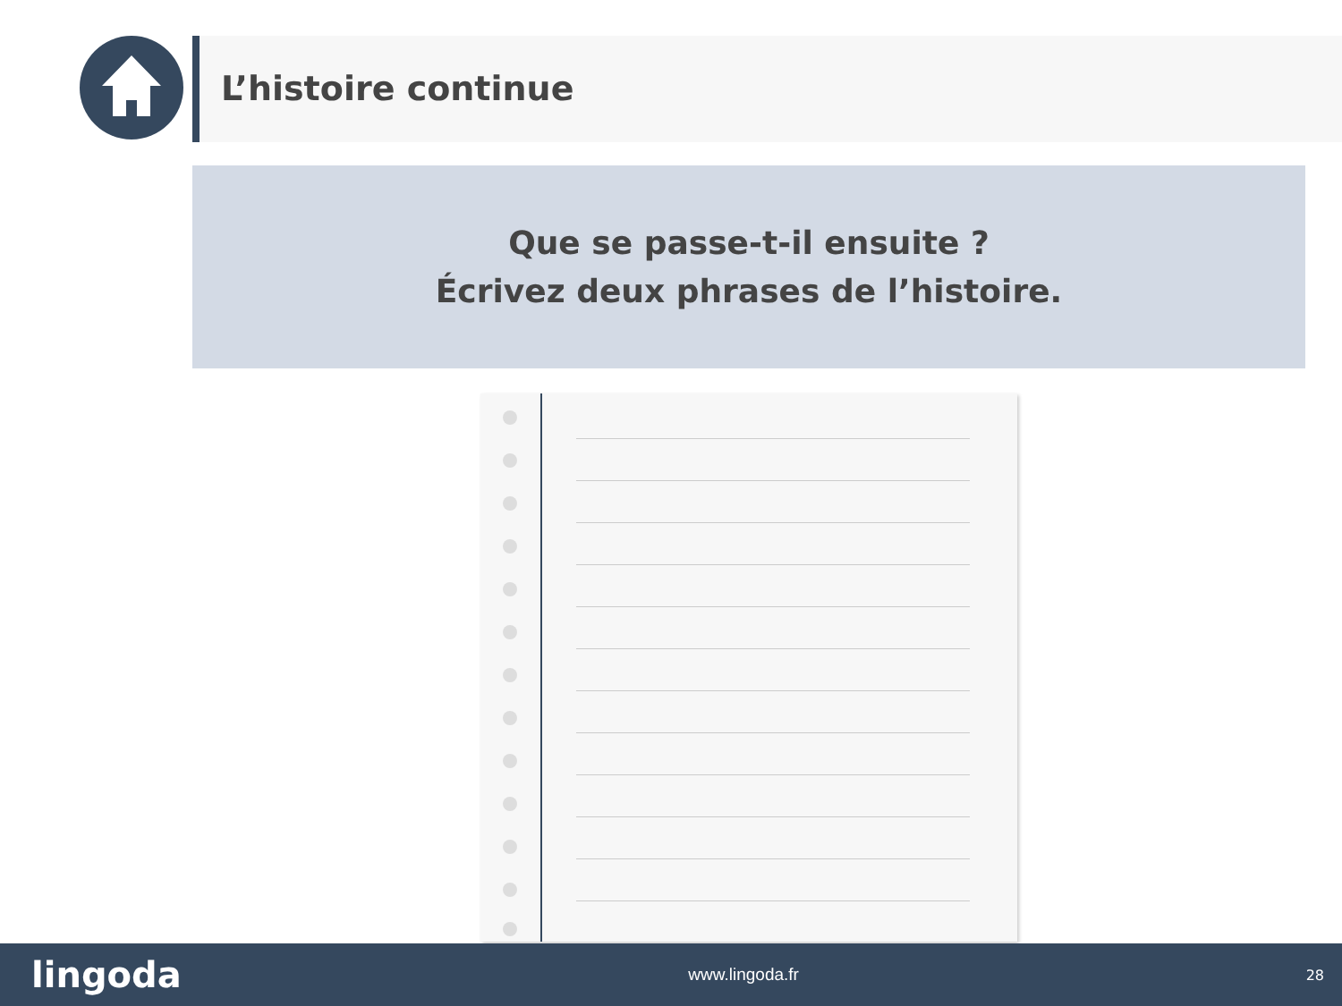L’histoire continue
Que se passe-t-il ensuite ?
Écrivez deux phrases de l’histoire.
lingoda www.lingoda.fr 28